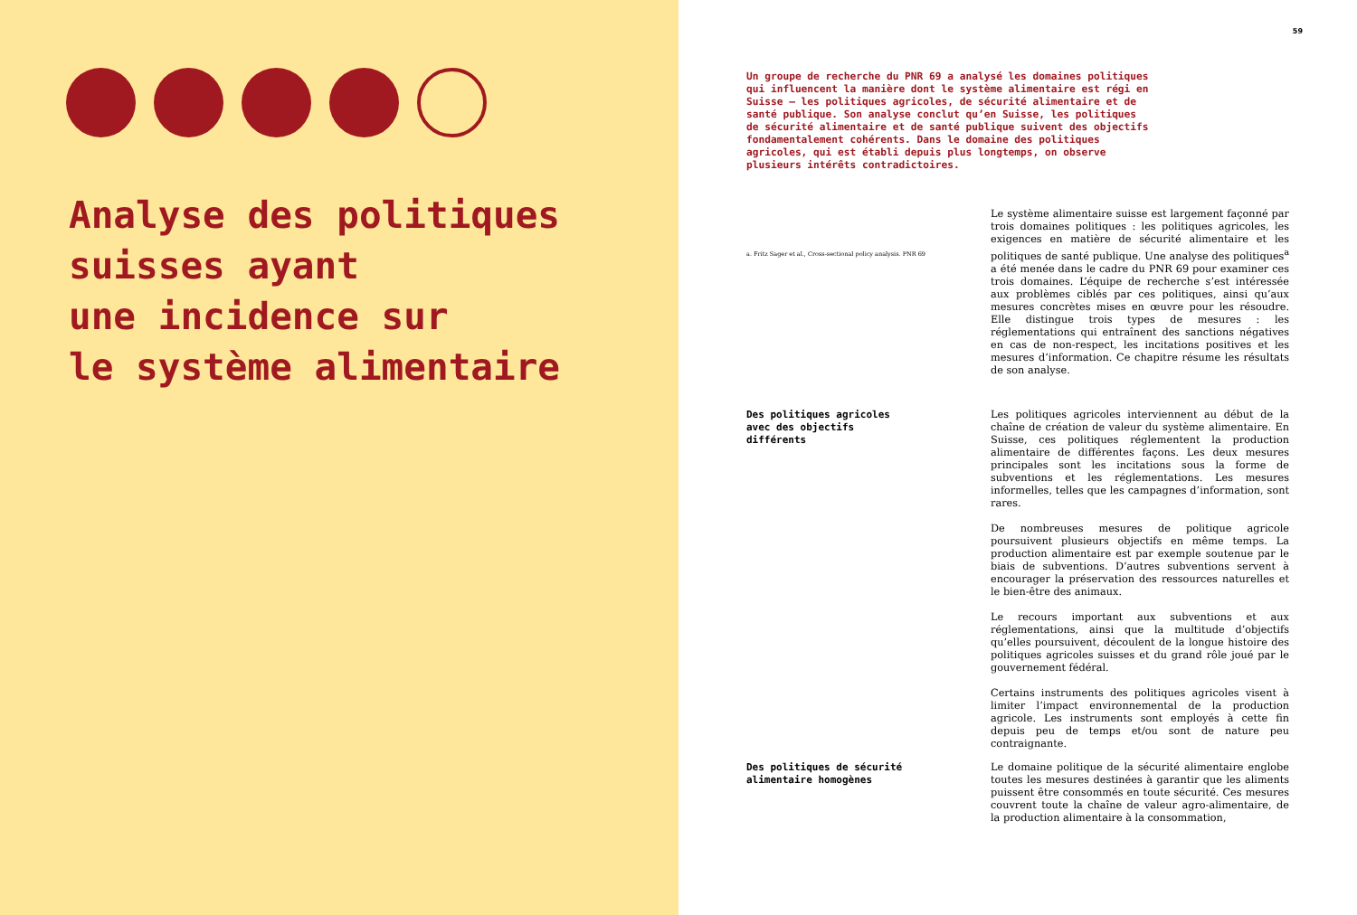Analyse des politiques
suisses ayant
une incidence sur
le système alimentaire
59
Un groupe de recherche du PNR 69 a analysé les domaines politiques qui influencent la manière dont le système alimentaire est régi en Suisse – les politiques agricoles, de sécurité alimentaire et de santé publique. Son analyse conclut qu’en Suisse, les politiques de sécurité alimentaire et de santé publique suivent des objectifs fondamentalement cohérents. Dans le domaine des politiques agricoles, qui est établi depuis plus longtemps, on observe plusieurs intérêts contradictoires.
a. Fritz Sager et al., Cross-sectional policy analysis. PNR 69
Le système alimentaire suisse est largement façonné par trois domaines politiques : les politiques agricoles, les exigences en matière de sécurité alimentaire et les politiques de santé publique. Une analyse des politiques<sup>a</sup> a été menée dans le cadre du PNR 69 pour examiner ces trois domaines. L’équipe de recherche s’est intéressée aux problèmes ciblés par ces politiques, ainsi qu’aux mesures concrètes mises en œuvre pour les résoudre. Elle distingue trois types de mesures : les réglementations qui entraînent des sanctions négatives en cas de non-respect, les incitations positives et les mesures d’information. Ce chapitre résume les résultats de son analyse.
Des politiques agricoles
avec des objectifs
différents
Les politiques agricoles interviennent au début de la chaîne de création de valeur du système alimentaire. En Suisse, ces politiques réglementent la production alimentaire de différentes façons. Les deux mesures principales sont les incitations sous la forme de subventions et les réglementations. Les mesures informelles, telles que les campagnes d’information, sont rares.
De nombreuses mesures de politique agricole poursuivent plusieurs objectifs en même temps. La production alimentaire est par exemple soutenue par le biais de subventions. D’autres subventions servent à encourager la préservation des ressources naturelles et le bien-être des animaux.
Le recours important aux subventions et aux réglementations, ainsi que la multitude d’objectifs qu’elles poursuivent, découlent de la longue histoire des politiques agricoles suisses et du grand rôle joué par le gouvernement fédéral.
Certains instruments des politiques agricoles visent à limiter l’impact environnemental de la production agricole. Les instruments sont employés à cette fin depuis peu de temps et/ou sont de nature peu contraignante.
Des politiques de sécurité
alimentaire homogènes
Le domaine politique de la sécurité alimentaire englobe toutes les mesures destinées à garantir que les aliments puissent être consommés en toute sécurité. Ces mesures couvrent toute la chaîne de valeur agro-alimentaire, de la production alimentaire à la consommation,